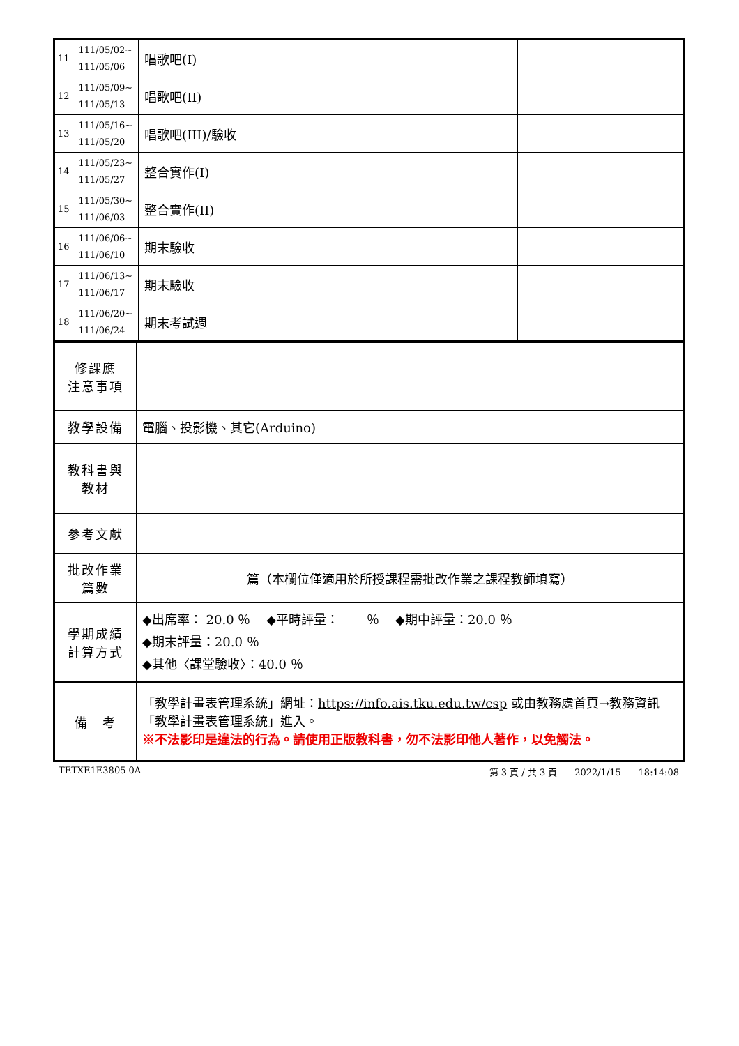| 11 | 111/05/02~ 111/05/06 | 唱歌吧(I) | |
| 12 | 111/05/09~ 111/05/13 | 唱歌吧(II) | |
| 13 | 111/05/16~ 111/05/20 | 唱歌吧(III)/驗收 | |
| 14 | 111/05/23~ 111/05/27 | 整合實作(I) | |
| 15 | 111/05/30~ 111/06/03 | 整合實作(II) | |
| 16 | 111/06/06~ 111/06/10 | 期末驗收 | |
| 17 | 111/06/13~ 111/06/17 | 期末驗收 | |
| 18 | 111/06/20~ 111/06/24 | 期末考試週 | |
| 修課應 注意事項 | |
| 教學設備 | 電腦、投影機、其它(Arduino) |
| 教科書與 教材 | |
| 參考文獻 | |
| 批改作業 篇數 | 篇（本欄位僅適用於所授課程需批改作業之課程教師填寫） |
| 學期成績 計算方式 | ◆出席率： 20.0 ％ ◆平時評量： ％ ◆期中評量：20.0 ％ ◆期末評量：20.0 ％ ◆其他〈課堂驗收〉：40.0 ％ |
| 備 考 | 「教學計畫表管理系統」網址： https://info.ais.tku.edu.tw/csp 或由教務處首頁→教務資訊「教學計畫表管理系統」進入。 ※不法影印是違法的行為。請使用正版教科書，勿不法影印他人著作，以免觸法。 |
TETXE1E3805 0A 第 3 頁 / 共 3 頁 2022/1/15 18:14:08